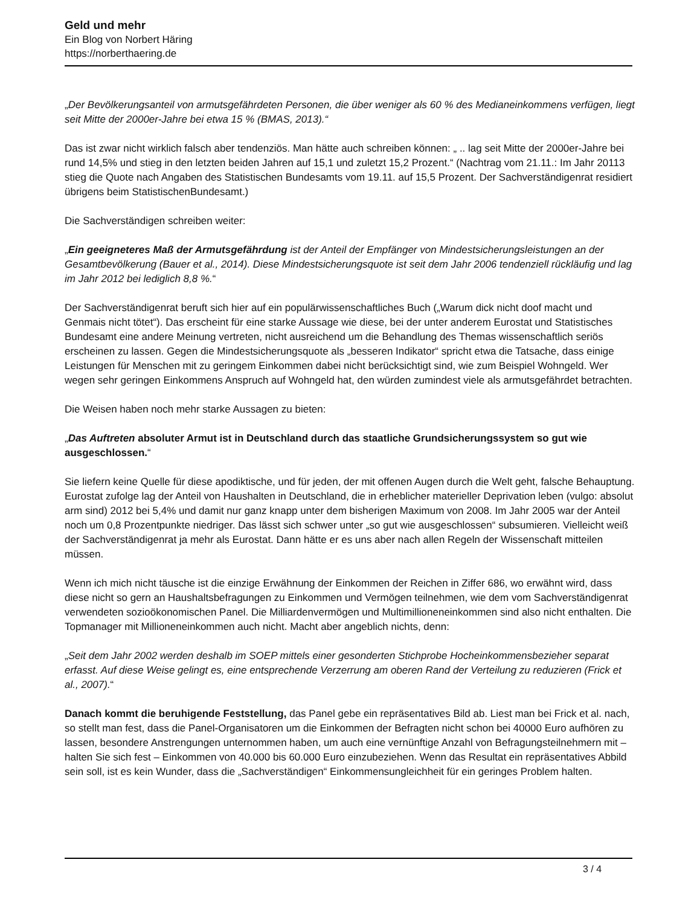Geld und mehr
Ein Blog von Norbert Häring
https://norberthaering.de
„Der Bevölkerungsanteil von armutsgefährdeten Personen, die über weniger als 60 % des Medianeinkommens verfügen, liegt seit Mitte der 2000er-Jahre bei etwa 15 % (BMAS, 2013).“
Das ist zwar nicht wirklich falsch aber tendenziös. Man hätte auch schreiben können: „ .. lag seit Mitte der 2000er-Jahre bei rund 14,5% und stieg in den letzten beiden Jahren auf 15,1 und zuletzt 15,2 Prozent.“ (Nachtrag vom 21.11.: Im Jahr 20113 stieg die Quote nach Angaben des Statistischen Bundesamts vom 19.11. auf 15,5 Prozent. Der Sachverständigenrat residiert übrigens beim StatistischenBundesamt.)
Die Sachverständigen schreiben weiter:
„Ein geeigneteres Maß der Armutsgefährdung ist der Anteil der Empfänger von Mindestsicherungsleistungen an der Gesamtbevölkerung (Bauer et al., 2014). Diese Mindestsicherungsquote ist seit dem Jahr 2006 tendenziell rückläufig und lag im Jahr 2012 bei lediglich 8,8 %.“
Der Sachverständigenrat beruft sich hier auf ein populärwissenschaftliches Buch („Warum dick nicht doof macht und Genmais nicht tötet“). Das erscheint für eine starke Aussage wie diese, bei der unter anderem Eurostat und Statistisches Bundesamt eine andere Meinung vertreten, nicht ausreichend um die Behandlung des Themas wissenschaftlich seriös erscheinen zu lassen. Gegen die Mindestsicherungsquote als „besseren Indikator“ spricht etwa die Tatsache, dass einige Leistungen für Menschen mit zu geringem Einkommen dabei nicht berücksichtigt sind, wie zum Beispiel Wohngeld. Wer wegen sehr geringen Einkommens Anspruch auf Wohngeld hat, den würden zumindest viele als armutsgefährdet betrachten.
Die Weisen haben noch mehr starke Aussagen zu bieten:
„Das Auftreten absoluter Armut ist in Deutschland durch das staatliche Grundsicherungssystem so gut wie ausgeschlossen.“
Sie liefern keine Quelle für diese apodiktische, und für jeden, der mit offenen Augen durch die Welt geht, falsche Behauptung. Eurostat zufolge lag der Anteil von Haushalten in Deutschland, die in erheblicher materieller Deprivation leben (vulgo: absolut arm sind) 2012 bei 5,4% und damit nur ganz knapp unter dem bisherigen Maximum von 2008. Im Jahr 2005 war der Anteil noch um 0,8 Prozentpunkte niedriger. Das lässt sich schwer unter „so gut wie ausgeschlossen“ subsumieren. Vielleicht weiß der Sachverständigenrat ja mehr als Eurostat. Dann hätte er es uns aber nach allen Regeln der Wissenschaft mitteilen müssen.
Wenn ich mich nicht täusche ist die einzige Erwähnung der Einkommen der Reichen in Ziffer 686, wo erwähnt wird, dass diese nicht so gern an Haushaltsbefragungen zu Einkommen und Vermögen teilnehmen, wie dem vom Sachverständigenrat verwendeten sozioökonomischen Panel. Die Milliardenvermögen und Multimillioneneinkommen sind also nicht enthalten. Die Topmanager mit Millioneneinkommen auch nicht. Macht aber angeblich nichts, denn:
„Seit dem Jahr 2002 werden deshalb im SOEP mittels einer gesonderten Stichprobe Hocheinkommensbezieher separat erfasst. Auf diese Weise gelingt es, eine entsprechende Verzerrung am oberen Rand der Verteilung zu reduzieren (Frick et al., 2007).“
Danach kommt die beruhigende Feststellung, das Panel gebe ein repräsentatives Bild ab. Liest man bei Frick et al. nach, so stellt man fest, dass die Panel-Organisatoren um die Einkommen der Befragten nicht schon bei 40000 Euro aufhören zu lassen, besondere Anstrengungen unternommen haben, um auch eine vernünftige Anzahl von Befragungsteilnehmern mit – halten Sie sich fest – Einkommen von 40.000 bis 60.000 Euro einzubeziehen. Wenn das Resultat ein repräsentatives Abbild sein soll, ist es kein Wunder, dass die „Sachverständigen“ Einkommensungleichheit für ein geringes Problem halten.
3 / 4